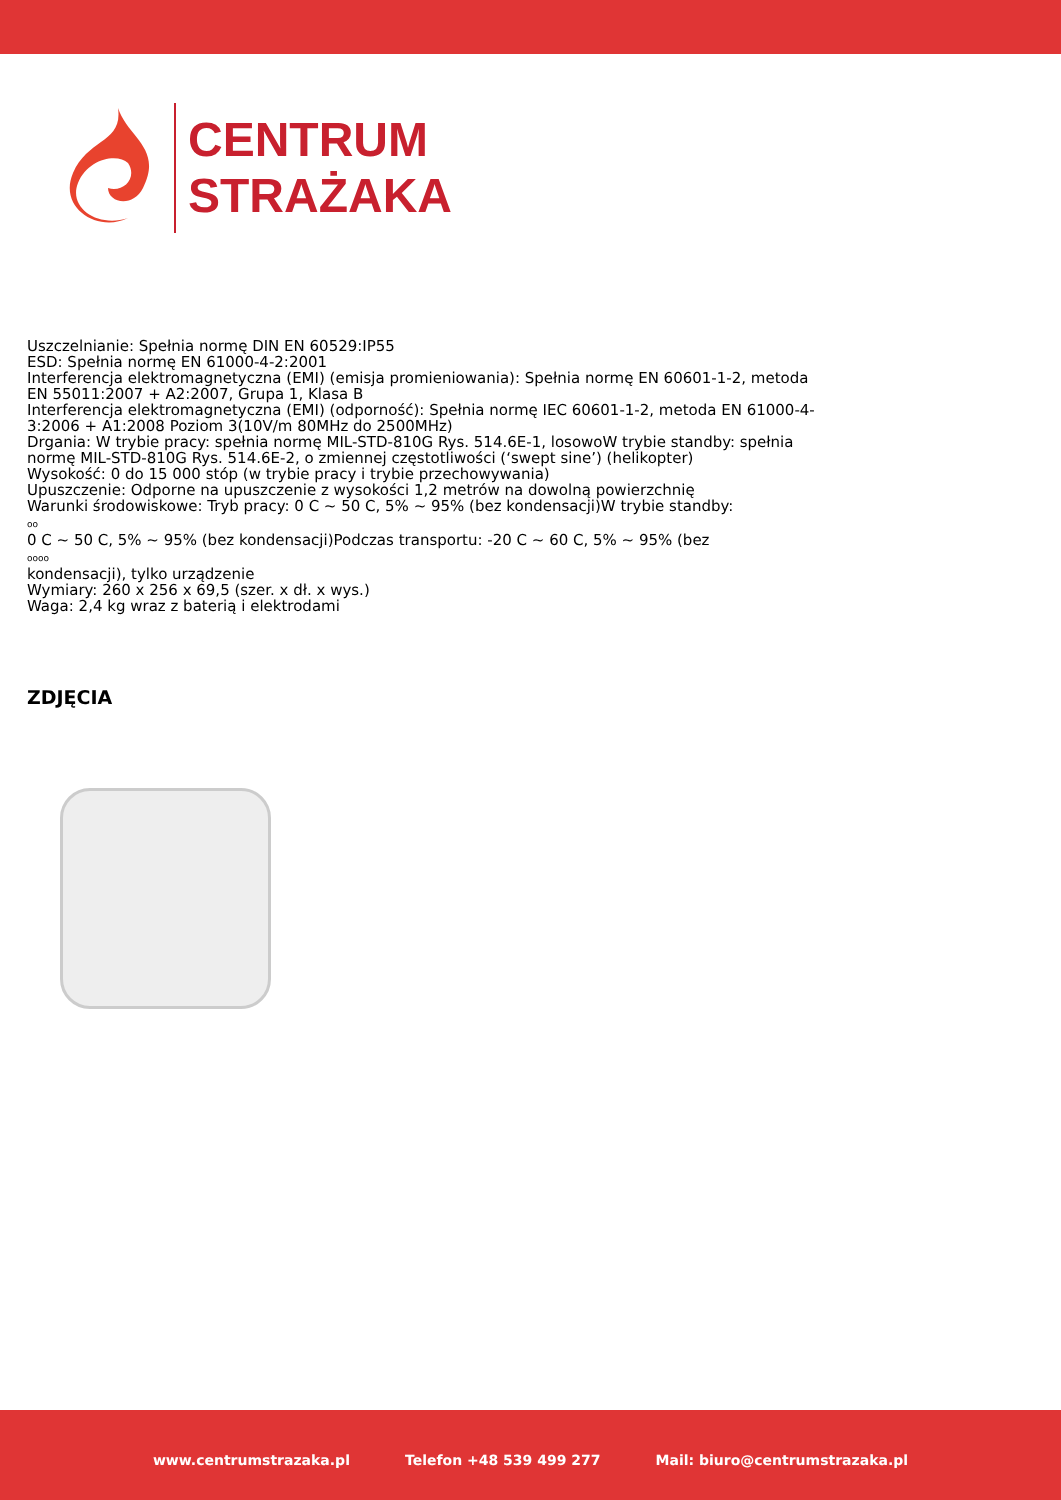CENTRUM
STRAŻAKA
Uszczelnianie: Spełnia normę DIN EN 60529:IP55
ESD: Spełnia normę EN 61000-4-2:2001
Interferencja elektromagnetyczna (EMI) (emisja promieniowania): Spełnia normę EN 60601-1-2, metoda EN 55011:2007 + A2:2007, Grupa 1, Klasa B
Interferencja elektromagnetyczna (EMI) (odporność): Spełnia normę IEC 60601-1-2, metoda EN 61000-4-3:2006 + A1:2008 Poziom 3(10V/m 80MHz do 2500MHz)
Drgania: W trybie pracy: spełnia normę MIL-STD-810G Rys. 514.6E-1, losowoW trybie standby: spełnia normę MIL-STD-810G Rys. 514.6E-2, o zmiennej częstotliwości (‘swept sine’) (helikopter)
Wysokość: 0 do 15 000 stóp (w trybie pracy i trybie przechowywania)
Upuszczenie: Odporne na upuszczenie z wysokości 1,2 metrów na dowolną powierzchnię
Warunki środowiskowe: Tryb pracy: 0 C ~ 50 C, 5% ~ 95% (bez kondensacji)W trybie standby:
oo
0 C ~ 50 C, 5% ~ 95% (bez kondensacji)Podczas transportu: -20 C ~ 60 C, 5% ~ 95% (bez
oooo
kondensacji), tylko urządzenie
Wymiary: 260 x 256 x 69,5 (szer. x dł. x wys.)
Waga: 2,4 kg wraz z baterią i elektrodami
ZDJĘCIA
www.centrumstrazaka.pl Telefon +48 539 499 277 Mail: biuro@centrumstrazaka.pl